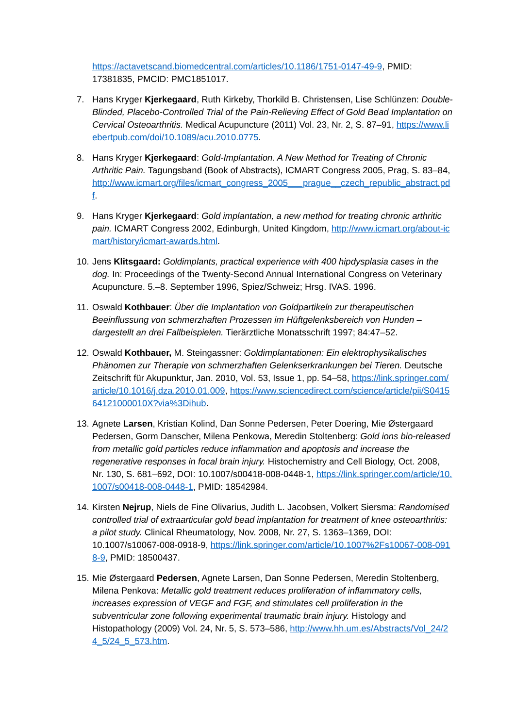https://actavetscand.biomedcentral.com/articles/10.1186/1751-0147-49-9, PMID: 17381835, PMCID: PMC1851017.
7. Hans Kryger Kjerkegaard, Ruth Kirkeby, Thorkild B. Christensen, Lise Schlünzen: Double-Blinded, Placebo-Controlled Trial of the Pain-Relieving Effect of Gold Bead Implantation on Cervical Osteoarthritis. Medical Acupuncture (2011) Vol. 23, Nr. 2, S. 87–91, https://www.liebertpub.com/doi/10.1089/acu.2010.0775.
8. Hans Kryger Kjerkegaard: Gold-Implantation. A New Method for Treating of Chronic Arthritic Pain. Tagungsband (Book of Abstracts), ICMART Congress 2005, Prag, S. 83–84, http://www.icmart.org/files/icmart_congress_2005___prague__czech_republic_abstract.pdf.
9. Hans Kryger Kjerkegaard: Gold implantation, a new method for treating chronic arthritic pain. ICMART Congress 2002, Edinburgh, United Kingdom, http://www.icmart.org/about-icmart/history/icmart-awards.html.
10.
Jens Klitsgaard: Goldimplants, practical experience with 400 hipdysplasia cases in the dog. In: Proceedings of the Twenty-Second Annual International Congress on Veterinary Acupuncture. 5.–8. September 1996, Spiez/Schweiz; Hrsg. IVAS. 1996.
11.
Oswald Kothbauer: Über die Implantation von Goldpartikeln zur therapeutischen Beeinflussung von schmerzhaften Prozessen im Hüftgelenksbereich von Hunden – dargestellt an drei Fallbeispielen. Tierärztliche Monatsschrift 1997; 84:47–52.
12.
Oswald Kothbauer, M. Steingassner: Goldimplantationen: Ein elektrophysikalisches Phänomen zur Therapie von schmerzhaften Gelenkserkrankungen bei Tieren. Deutsche Zeitschrift für Akupunktur, Jan. 2010, Vol. 53, Issue 1, pp. 54–58, https://link.springer.com/article/10.1016/j.dza.2010.01.009, https://www.sciencedirect.com/science/article/pii/S041564121000010X?via%3Dihub.
13.
Agnete Larsen, Kristian Kolind, Dan Sonne Pedersen, Peter Doering, Mie Østergaard Pedersen, Gorm Danscher, Milena Penkowa, Meredin Stoltenberg: Gold ions bio-released from metallic gold particles reduce inflammation and apoptosis and increase the regenerative responses in focal brain injury. Histochemistry and Cell Biology, Oct. 2008, Nr. 130, S. 681–692, DOI: 10.1007/s00418-008-0448-1, https://link.springer.com/article/10.1007/s00418-008-0448-1, PMID: 18542984.
14.
Kirsten Nejrup, Niels de Fine Olivarius, Judith L. Jacobsen, Volkert Siersma: Randomised controlled trial of extraarticular gold bead implantation for treatment of knee osteoarthritis: a pilot study. Clinical Rheumatology, Nov. 2008, Nr. 27, S. 1363–1369, DOI: 10.1007/s10067-008-0918-9, https://link.springer.com/article/10.1007%2Fs10067-008-0918-9, PMID: 18500437.
15.
Mie Østergaard Pedersen, Agnete Larsen, Dan Sonne Pedersen, Meredin Stoltenberg, Milena Penkova: Metallic gold treatment reduces proliferation of inflammatory cells, increases expression of VEGF and FGF, and stimulates cell proliferation in the subventricular zone following experimental traumatic brain injury. Histology and Histopathology (2009) Vol. 24, Nr. 5, S. 573–586, http://www.hh.um.es/Abstracts/Vol_24/24_5/24_5_573.htm.